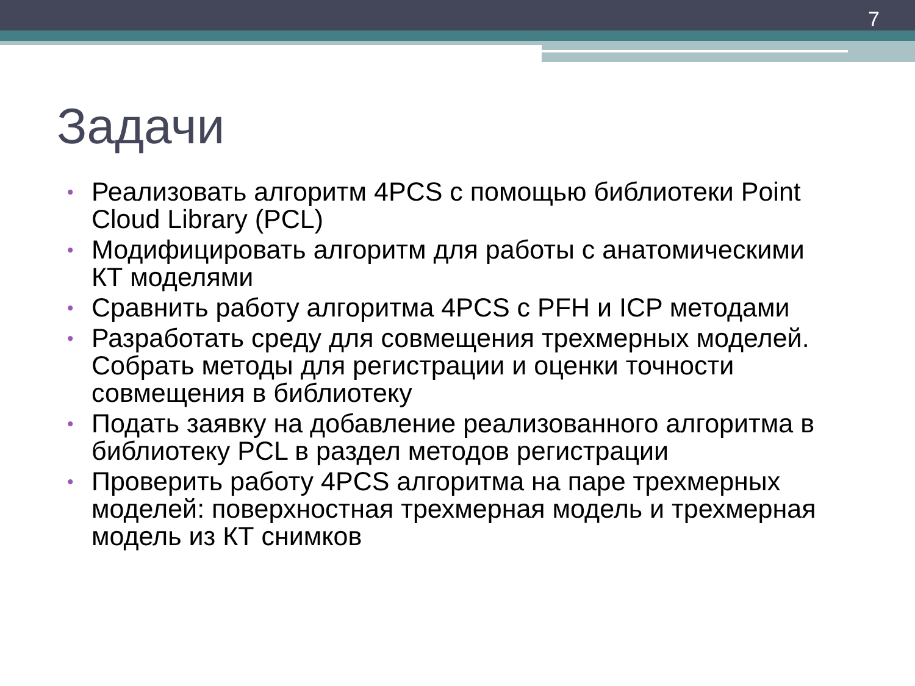7
Задачи
• Реализовать алгоритм 4PCS с помощью библиотеки Point Cloud Library (PCL)
• Модифицировать алгоритм для работы с анатомическими КТ моделями
• Сравнить работу алгоритма 4PCS с PFH и ICP методами
• Разработать среду для совмещения трехмерных моделей. Собрать методы для регистрации и оценки точности совмещения в библиотеку
• Подать заявку на добавление реализованного алгоритма в библиотеку PCL в раздел методов регистрации
• Проверить работу 4PCS алгоритма на паре трехмерных моделей: поверхностная трехмерная модель и трехмерная модель из КТ снимков